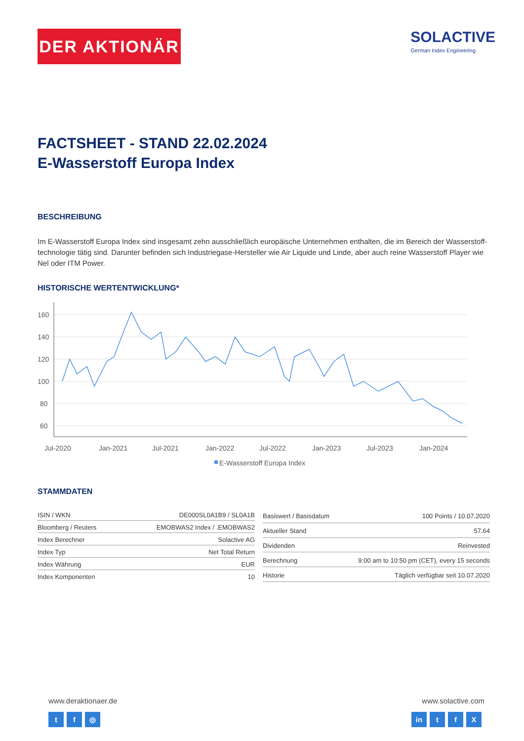DER AKTIONÄR
SOLACTIVE
German Index Engineering
FACTSHEET - STAND 22.02.2024
E-Wasserstoff Europa Index
BESCHREIBUNG
Im E-Wasserstoff Europa Index sind insgesamt zehn ausschließlich europäische Unternehmen enthalten, die im Bereich der Wasserstoff-technologie tätig sind. Darunter befinden sich Industriegase-Hersteller wie Air Liquide und Linde, aber auch reine Wasserstoff Player wie Nel oder ITM Power.
HISTORISCHE WERTENTWICKLUNG*
160
140
120
100
80
60
Jul-2020
Jan-2021
Jul-2021
Jan-2022
Jul-2022
Jan-2023
Jul-2023
Jan-2024
E-Wasserstoff Europa Index
STAMMDATEN
| ISIN / WKN | DE000SL0A1B9 / SL0A1B |
| Bloomberg / Reuters | EMOBWAS2 Index / .EMOBWAS2 |
| Index Berechner | Solactive AG |
| Index Typ | Net Total Return |
| Index Währung | EUR |
| Index Komponenten | 10 |
| Basiswert / Basisdatum | 100 Points / 10.07.2020 |
| Aktueller Stand | 57.64 |
| Dividenden | Reinvested |
| Berechnung | 9:00 am to 10:50 pm (CET), every 15 seconds |
| Historie | Täglich verfügbar seit 10.07.2020 |
www.deraktionaer.de
t f ◎
www.solactive.com
in t f X